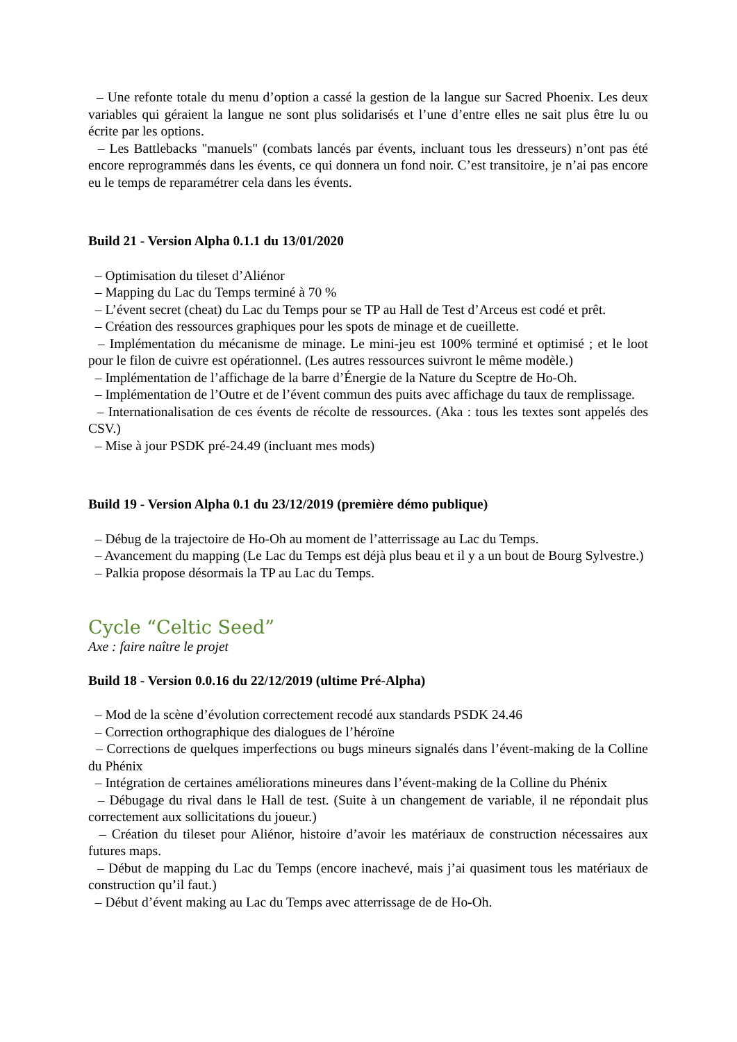– Une refonte totale du menu d’option a cassé la gestion de la langue sur Sacred Phoenix. Les deux variables qui géraient la langue ne sont plus solidarisés et l’une d’entre elles ne sait plus être lu ou écrite par les options.
– Les Battlebacks "manuels" (combats lancés par évents, incluant tous les dresseurs) n’ont pas été encore reprogrammés dans les évents, ce qui donnera un fond noir. C’est transitoire, je n’ai pas encore eu le temps de reparamétrer cela dans les évents.
Build 21 - Version Alpha 0.1.1 du 13/01/2020
– Optimisation du tileset d’Aliénor
– Mapping du Lac du Temps terminé à 70 %
– L’évent secret (cheat) du Lac du Temps pour se TP au Hall de Test d’Arceus est codé et prêt.
– Création des ressources graphiques pour les spots de minage et de cueillette.
– Implémentation du mécanisme de minage. Le mini-jeu est 100% terminé et optimisé ; et le loot pour le filon de cuivre est opérationnel. (Les autres ressources suivront le même modèle.)
– Implémentation de l’affichage de la barre d’Énergie de la Nature du Sceptre de Ho-Oh.
– Implémentation de l’Outre et de l’évent commun des puits avec affichage du taux de remplissage.
– Internationalisation de ces évents de récolte de ressources. (Aka : tous les textes sont appelés des CSV.)
– Mise à jour PSDK pré-24.49 (incluant mes mods)
Build 19 - Version Alpha 0.1 du 23/12/2019 (première démo publique)
– Débug de la trajectoire de Ho-Oh au moment de l’atterrissage au Lac du Temps.
– Avancement du mapping (Le Lac du Temps est déjà plus beau et il y a un bout de Bourg Sylvestre.)
– Palkia propose désormais la TP au Lac du Temps.
Cycle “Celtic Seed”
Axe : faire naître le projet
Build 18 - Version 0.0.16 du 22/12/2019 (ultime Pré-Alpha)
– Mod de la scène d’évolution correctement recodé aux standards PSDK 24.46
– Correction orthographique des dialogues de l’héroïne
– Corrections de quelques imperfections ou bugs mineurs signalés dans l’évent-making de la Colline du Phénix
– Intégration de certaines améliorations mineures dans l’évent-making de la Colline du Phénix
– Débugage du rival dans le Hall de test. (Suite à un changement de variable, il ne répondait plus correctement aux sollicitations du joueur.)
– Création du tileset pour Aliénor, histoire d’avoir les matériaux de construction nécessaires aux futures maps.
– Début de mapping du Lac du Temps (encore inachevé, mais j’ai quasiment tous les matériaux de construction qu’il faut.)
– Début d’évent making au Lac du Temps avec atterrissage de de Ho-Oh.